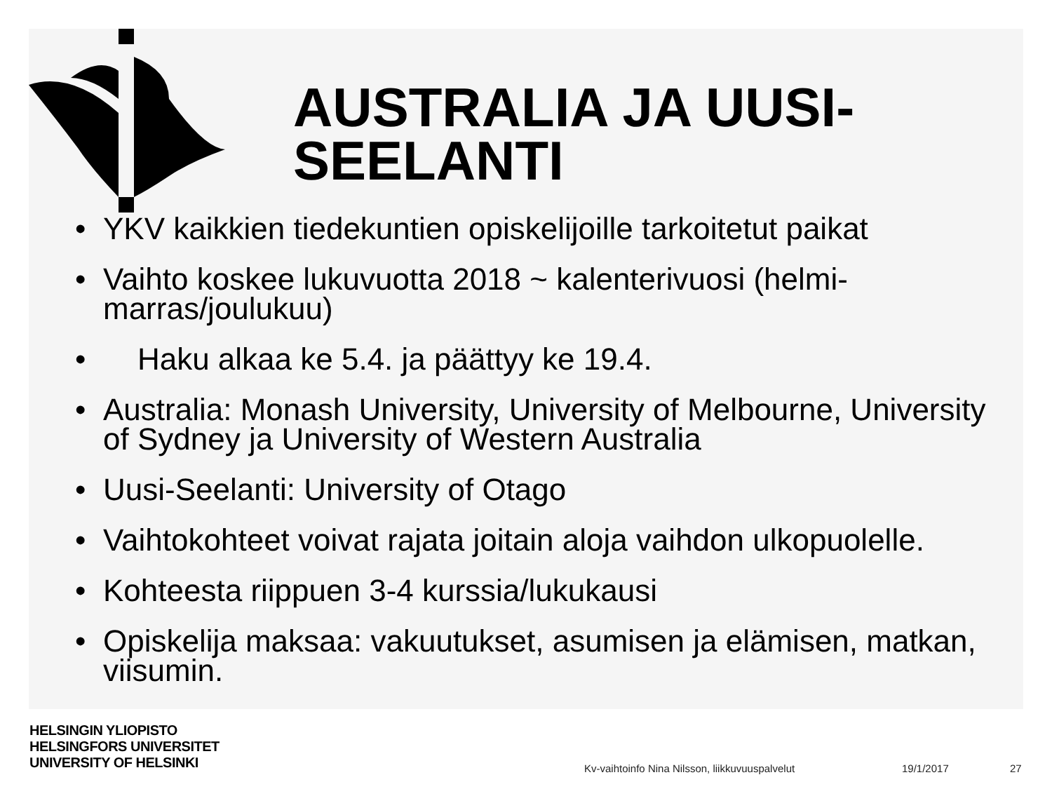AUSTRALIA JA UUSI-
SEELANTI
• YKV kaikkien tiedekuntien opiskelijoille tarkoitetut paikat
• Vaihto koskee lukuvuotta 2018 ~ kalenterivuosi (helmi-marras/joulukuu)
• Haku alkaa ke 5.4. ja päättyy ke 19.4.
• Australia: Monash University, University of Melbourne, University of Sydney ja University of Western Australia
• Uusi-Seelanti: University of Otago
• Vaihtokohteet voivat rajata joitain aloja vaihdon ulkopuolelle.
• Kohteesta riippuen 3-4 kurssia/lukukausi
• Opiskelija maksaa: vakuutukset, asumisen ja elämisen, matkan, viisumin.
HELSINGIN YLIOPISTO
HELSINGFORS UNIVERSITET
UNIVERSITY OF HELSINKI
Kv-vaihtoinfo Nina Nilsson, liikkuvuuspalvelut
19/1/2017 27